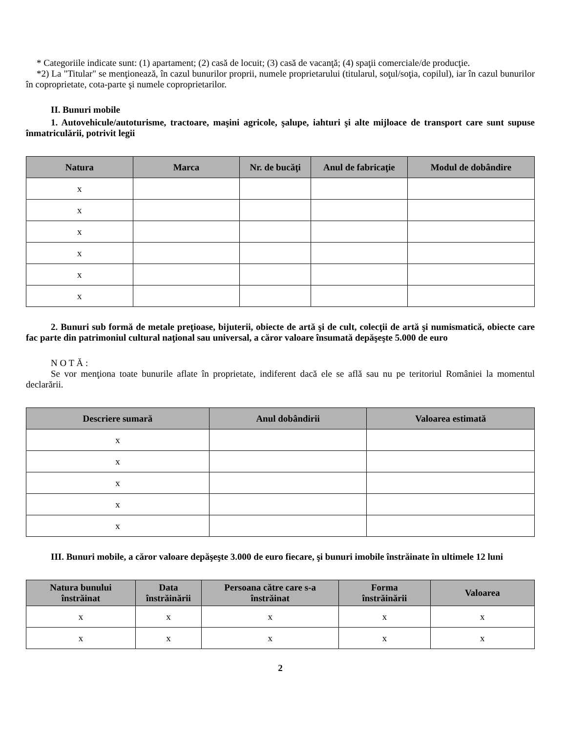* Categoriile indicate sunt: (1) apartament; (2) casă de locuit; (3) casă de vacanţă; (4) spaţii comerciale/de producţie.
*2) La "Titular" se menţionează, în cazul bunurilor proprii, numele proprietarului (titularul, soţul/soţia, copilul), iar în cazul bunurilor în coproprietate, cota-parte şi numele coproprietarilor.
II. Bunuri mobile
1. Autovehicule/autoturisme, tractoare, maşini agricole, şalupe, iahturi şi alte mijloace de transport care sunt supuse înmatriculării, potrivit legii
| Natura | Marca | Nr. de bucăţi | Anul de fabricaţie | Modul de dobândire |
| --- | --- | --- | --- | --- |
| x | | | | |
| x | | | | |
| x | | | | |
| x | | | | |
| x | | | | |
| x | | | | |
2. Bunuri sub formă de metale preţioase, bijuterii, obiecte de artă şi de cult, colecţii de artă şi numismatică, obiecte care fac parte din patrimoniul cultural naţional sau universal, a căror valoare însumată depăşeşte 5.000 de euro
N O T Ă :
Se vor menţiona toate bunurile aflate în proprietate, indiferent dacă ele se află sau nu pe teritoriul României la momentul declarării.
| Descriere sumară | Anul dobândirii | Valoarea estimată |
| --- | --- | --- |
| x | | |
| x | | |
| x | | |
| x | | |
| x | | |
III. Bunuri mobile, a căror valoare depăşeşte 3.000 de euro fiecare, şi bunuri imobile înstrăinate în ultimele 12 luni
| Natura bunului înstrăinat | Data înstrăinării | Persoana către care s-a înstrăinat | Forma înstrăinării | Valoarea |
| --- | --- | --- | --- | --- |
| x | x | x | x | x |
| x | x | x | x | x |
2